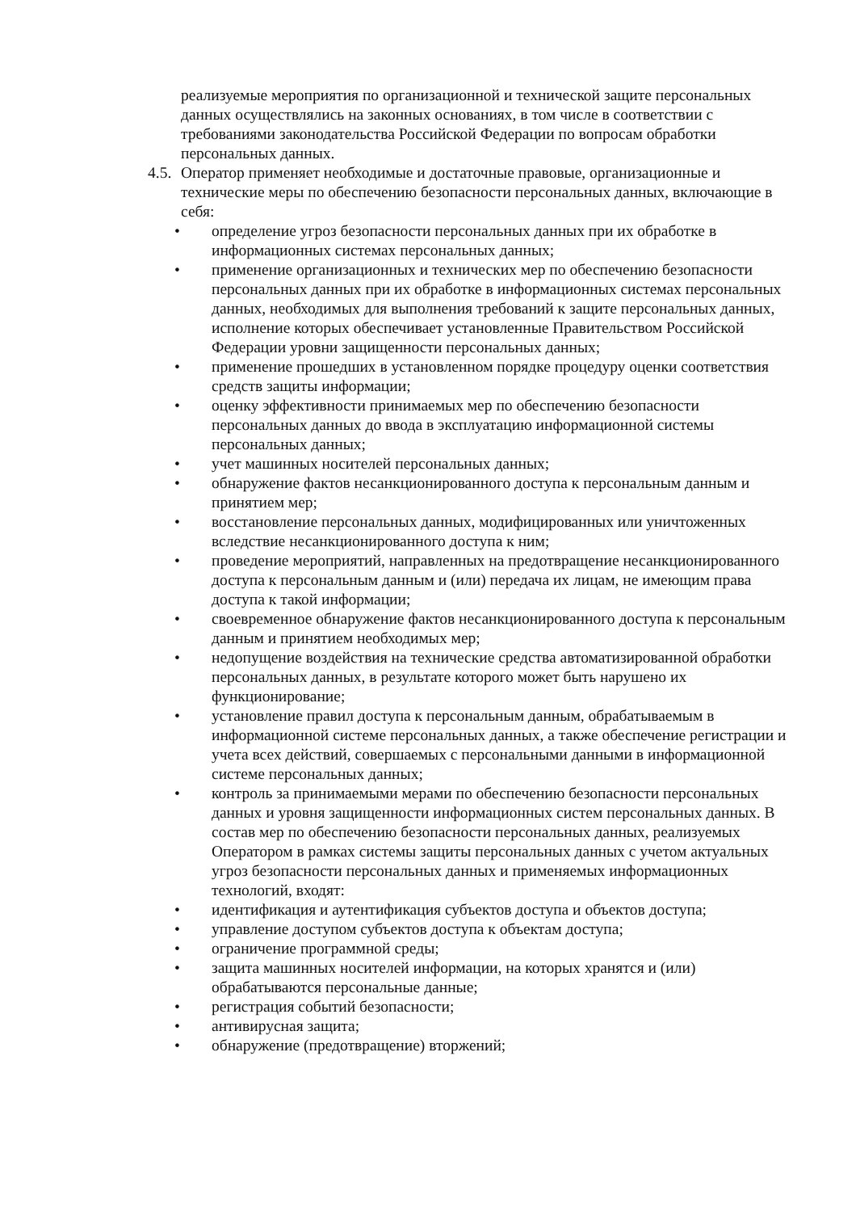реализуемые мероприятия по организационной и технической защите персональных данных осуществлялись на законных основаниях, в том числе в соответствии с требованиями законодательства Российской Федерации по вопросам обработки персональных данных.
4.5. Оператор применяет необходимые и достаточные правовые, организационные и технические меры по обеспечению безопасности персональных данных, включающие в себя:
• определение угроз безопасности персональных данных при их обработке в информационных системах персональных данных;
• применение организационных и технических мер по обеспечению безопасности персональных данных при их обработке в информационных системах персональных данных, необходимых для выполнения требований к защите персональных данных, исполнение которых обеспечивает установленные Правительством Российской Федерации уровни защищенности персональных данных;
• применение прошедших в установленном порядке процедуру оценки соответствия средств защиты информации;
• оценку эффективности принимаемых мер по обеспечению безопасности персональных данных до ввода в эксплуатацию информационной системы персональных данных;
• учет машинных носителей персональных данных;
• обнаружение фактов несанкционированного доступа к персональным данным и принятием мер;
• восстановление персональных данных, модифицированных или уничтоженных вследствие несанкционированного доступа к ним;
• проведение мероприятий, направленных на предотвращение несанкционированного доступа к персональным данным и (или) передача их лицам, не имеющим права доступа к такой информации;
• своевременное обнаружение фактов несанкционированного доступа к персональным данным и принятием необходимых мер;
• недопущение воздействия на технические средства автоматизированной обработки персональных данных, в результате которого может быть нарушено их функционирование;
• установление правил доступа к персональным данным, обрабатываемым в информационной системе персональных данных, а также обеспечение регистрации и учета всех действий, совершаемых с персональными данными в информационной системе персональных данных;
• контроль за принимаемыми мерами по обеспечению безопасности персональных данных и уровня защищенности информационных систем персональных данных. В состав мер по обеспечению безопасности персональных данных, реализуемых Оператором в рамках системы защиты персональных данных с учетом актуальных угроз безопасности персональных данных и применяемых информационных технологий, входят:
• идентификация и аутентификация субъектов доступа и объектов доступа;
• управление доступом субъектов доступа к объектам доступа;
• ограничение программной среды;
• защита машинных носителей информации, на которых хранятся и (или) обрабатываются персональные данные;
• регистрация событий безопасности;
• антивирусная защита;
• обнаружение (предотвращение) вторжений;